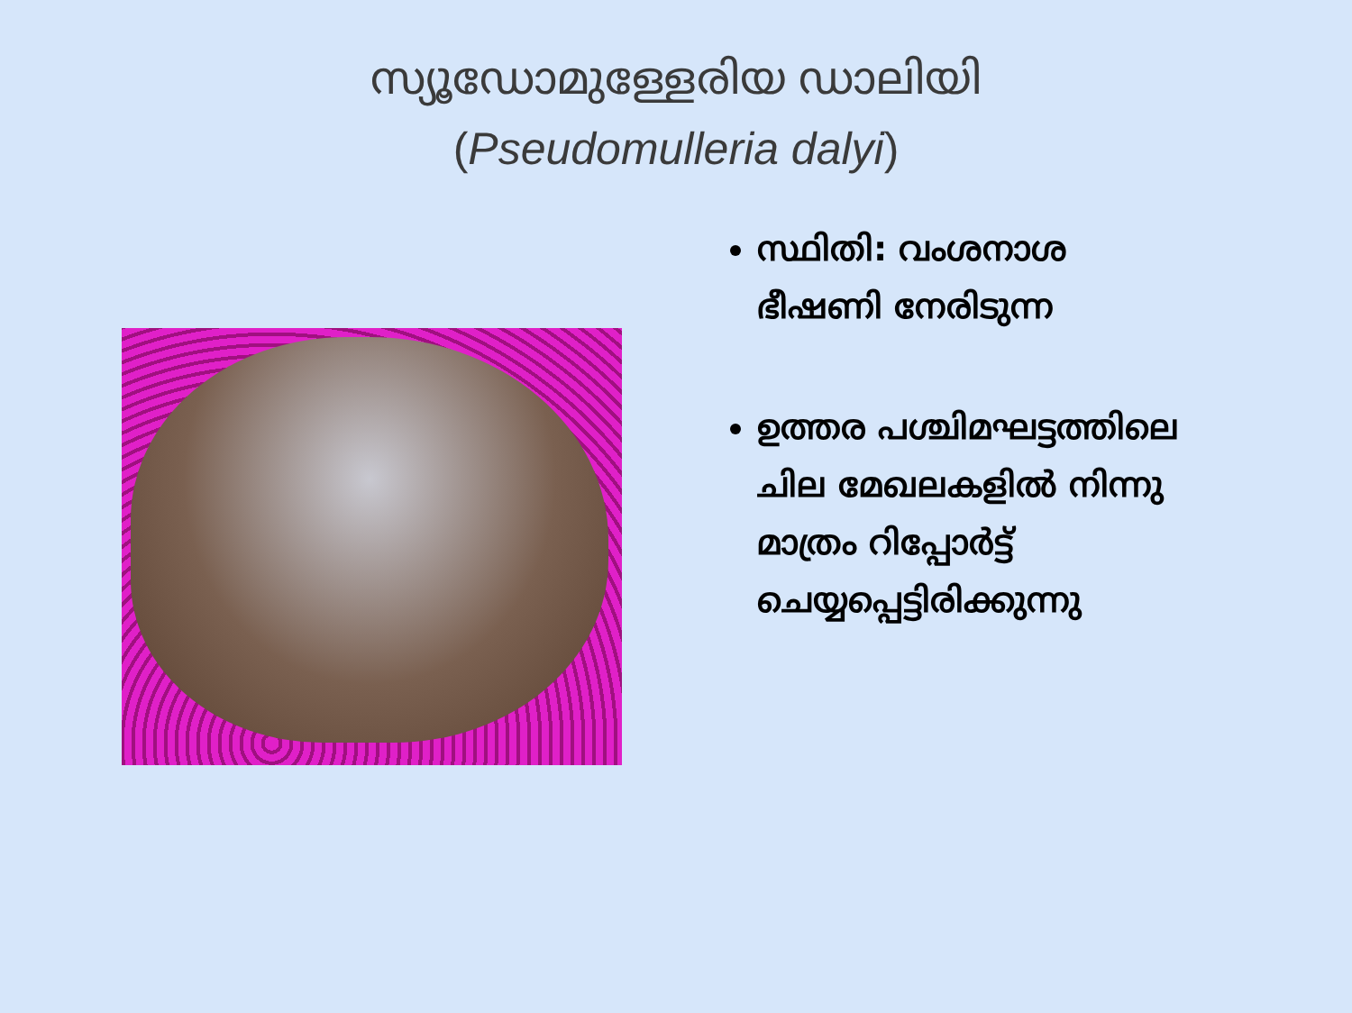സ്യൂഡോമുള്ളേരിയ ഡാലിയി
(Pseudomulleria dalyi)
സ്ഥിതി: വംശനാശ ഭീഷണി നേരിടുന്ന
ഉത്തര പശ്ചിമഘട്ടത്തിലെ ചില മേഖലകളിൽ നിന്നു മാത്രം റിപ്പോർട്ട് ചെയ്യപ്പെട്ടിരിക്കുന്നു